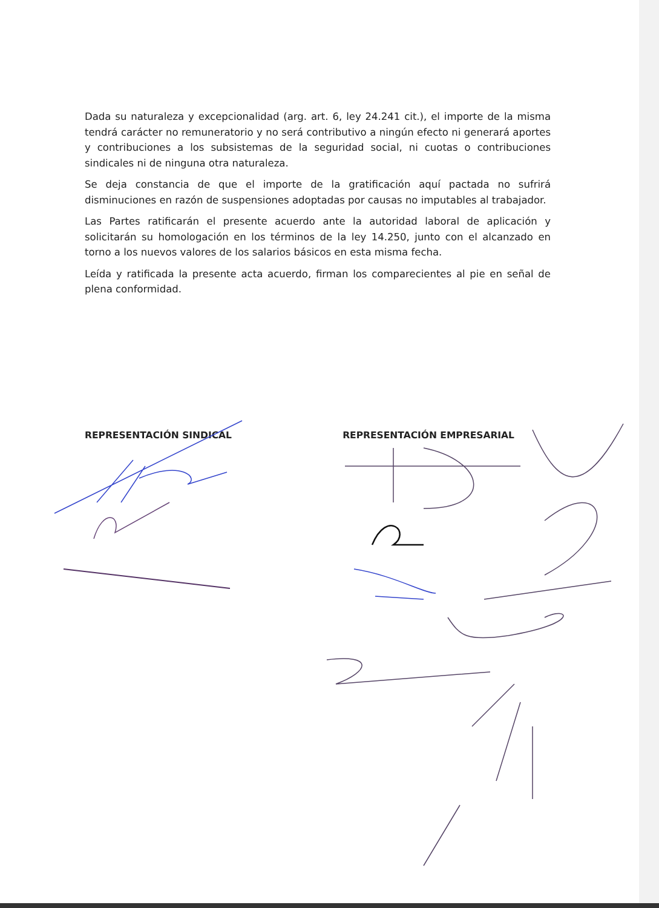Dada su naturaleza y excepcionalidad (arg. art. 6, ley 24.241 cit.), el importe de la misma tendrá carácter no remuneratorio y no será contributivo a ningún efecto ni generará aportes y contribuciones a los subsistemas de la seguridad social, ni cuotas o contribuciones sindicales ni de ninguna otra naturaleza.
Se deja constancia de que el importe de la gratificación aquí pactada no sufrirá disminuciones en razón de suspensiones adoptadas por causas no imputables al trabajador.
Las Partes ratificarán el presente acuerdo ante la autoridad laboral de aplicación y solicitarán su homologación en los términos de la ley 14.250, junto con el alcanzado en torno a los nuevos valores de los salarios básicos en esta misma fecha.
Leída y ratificada la presente acta acuerdo, firman los comparecientes al pie en señal de plena conformidad.
REPRESENTACIÓN SINDICAL REPRESENTACIÓN EMPRESARIAL